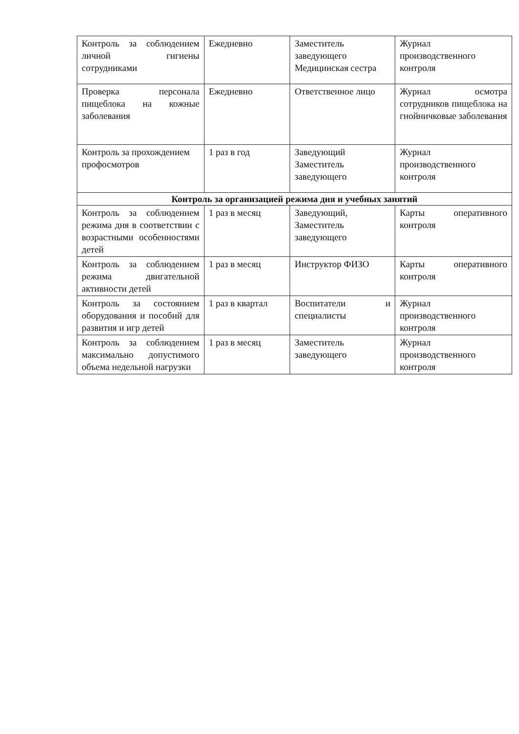| Контроль за соблюдением личной гигиены сотрудниками | Ежедневно | Заместитель заведующего Медицинская сестра | Журнал производственного контроля |
| Проверка персонала пищеблока на кожные заболевания | Ежедневно | Ответственное лицо | Журнал осмотра сотрудников пищеблока на гнойничковые заболевания |
| Контроль за прохождением профосмотров | 1 раз в год | Заведующий Заместитель заведующего | Журнал производственного контроля |
| Контроль за организацией режима дня и учебных занятий | | | |
| Контроль за соблюдением режима дня в соответствии с возрастными особенностями детей | 1 раз в месяц | Заведующий, Заместитель заведующего | Карты оперативного контроля |
| Контроль за соблюдением режима двигательной активности детей | 1 раз в месяц | Инструктор ФИЗО | Карты оперативного контроля |
| Контроль за состоянием оборудования и пособий для развития и игр детей | 1 раз в квартал | Воспитатели и специалисты | Журнал производственного контроля |
| Контроль за соблюдением максимально допустимого объема недельной нагрузки | 1 раз в месяц | Заместитель заведующего | Журнал производственного контроля |